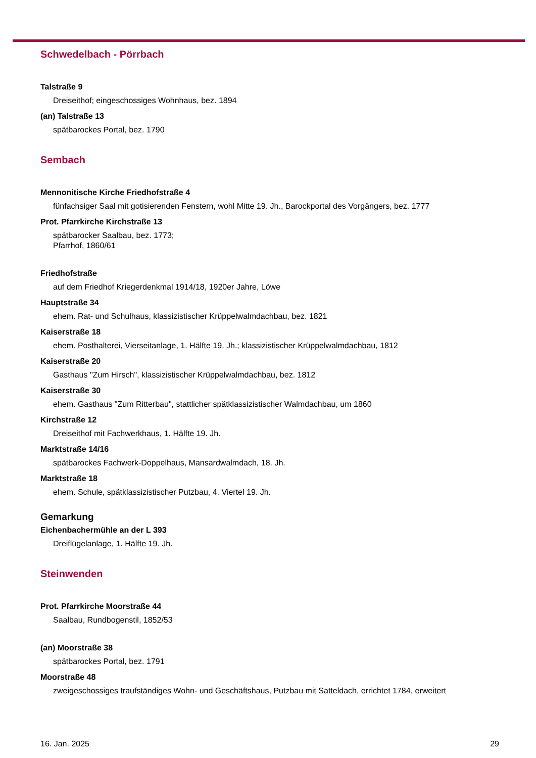Schwedelbach - Pörrbach
Talstraße 9
Dreiseithof; eingeschossiges Wohnhaus, bez. 1894
(an) Talstraße 13
spätbarockes Portal, bez. 1790
Sembach
Mennonitische Kirche Friedhofstraße 4
fünfachsiger Saal mit gotisierenden Fenstern, wohl Mitte 19. Jh., Barockportal des Vorgängers, bez. 1777
Prot. Pfarrkirche Kirchstraße 13
spätbarocker Saalbau, bez. 1773;
Pfarrhof, 1860/61
Friedhofstraße
auf dem Friedhof Kriegerdenkmal 1914/18, 1920er Jahre, Löwe
Hauptstraße 34
ehem. Rat- und Schulhaus, klassizistischer Krüppelwalmdachbau, bez. 1821
Kaiserstraße 18
ehem. Posthalterei, Vierseitanlage, 1. Hälfte 19. Jh.; klassizistischer Krüppelwalmdachbau, 1812
Kaiserstraße 20
Gasthaus "Zum Hirsch", klassizistischer Krüppelwalmdachbau, bez. 1812
Kaiserstraße 30
ehem. Gasthaus "Zum Ritterbau", stattlicher spätklassizistischer Walmdachbau, um 1860
Kirchstraße 12
Dreiseithof mit Fachwerkhaus, 1. Hälfte 19. Jh.
Marktstraße 14/16
spätbarockes Fachwerk-Doppelhaus, Mansardwalmdach, 18. Jh.
Marktstraße 18
ehem. Schule, spätklassizistischer Putzbau, 4. Viertel 19. Jh.
Gemarkung
Eichenbachermühle an der L 393
Dreiflügelanlage, 1. Hälfte 19. Jh.
Steinwenden
Prot. Pfarrkirche Moorstraße 44
Saalbau, Rundbogenstil, 1852/53
(an) Moorstraße 38
spätbarockes Portal, bez. 1791
Moorstraße 48
zweigeschossiges traufständiges Wohn- und Geschäftshaus, Putzbau mit Satteldach, errichtet 1784, erweitert
16. Jan. 2025 29